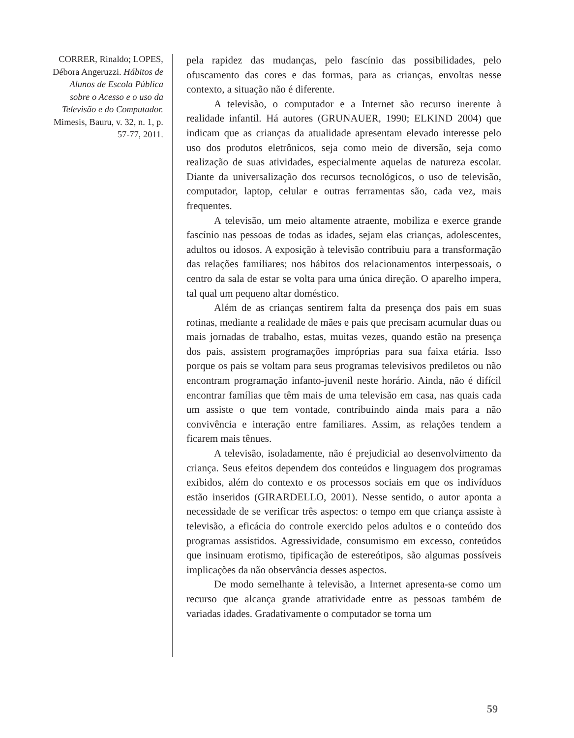CORRER, Rinaldo; LOPES, Débora Angeruzzi. Hábitos de Alunos de Escola Pública sobre o Acesso e o uso da Televisão e do Computador. Mimesis, Bauru, v. 32, n. 1, p. 57-77, 2011.
pela rapidez das mudanças, pelo fascínio das possibilidades, pelo ofuscamento das cores e das formas, para as crianças, envoltas nesse contexto, a situação não é diferente.
A televisão, o computador e a Internet são recurso inerente à realidade infantil. Há autores (GRUNAUER, 1990; ELKIND 2004) que indicam que as crianças da atualidade apresentam elevado interesse pelo uso dos produtos eletrônicos, seja como meio de diversão, seja como realização de suas atividades, especialmente aquelas de natureza escolar. Diante da universalização dos recursos tecnológicos, o uso de televisão, computador, laptop, celular e outras ferramentas são, cada vez, mais frequentes.
A televisão, um meio altamente atraente, mobiliza e exerce grande fascínio nas pessoas de todas as idades, sejam elas crianças, adolescentes, adultos ou idosos. A exposição à televisão contribuiu para a transformação das relações familiares; nos hábitos dos relacionamentos interpessoais, o centro da sala de estar se volta para uma única direção. O aparelho impera, tal qual um pequeno altar doméstico.
Além de as crianças sentirem falta da presença dos pais em suas rotinas, mediante a realidade de mães e pais que precisam acumular duas ou mais jornadas de trabalho, estas, muitas vezes, quando estão na presença dos pais, assistem programações impróprias para sua faixa etária. Isso porque os pais se voltam para seus programas televisivos prediletos ou não encontram programação infanto-juvenil neste horário. Ainda, não é difícil encontrar famílias que têm mais de uma televisão em casa, nas quais cada um assiste o que tem vontade, contribuindo ainda mais para a não convivência e interação entre familiares. Assim, as relações tendem a ficarem mais tênues.
A televisão, isoladamente, não é prejudicial ao desenvolvimento da criança. Seus efeitos dependem dos conteúdos e linguagem dos programas exibidos, além do contexto e os processos sociais em que os indivíduos estão inseridos (GIRARDELLO, 2001). Nesse sentido, o autor aponta a necessidade de se verificar três aspectos: o tempo em que criança assiste à televisão, a eficácia do controle exercido pelos adultos e o conteúdo dos programas assistidos. Agressividade, consumismo em excesso, conteúdos que insinuam erotismo, tipificação de estereótipos, são algumas possíveis implicações da não observância desses aspectos.
De modo semelhante à televisão, a Internet apresenta-se como um recurso que alcança grande atratividade entre as pessoas também de variadas idades. Gradativamente o computador se torna um
59